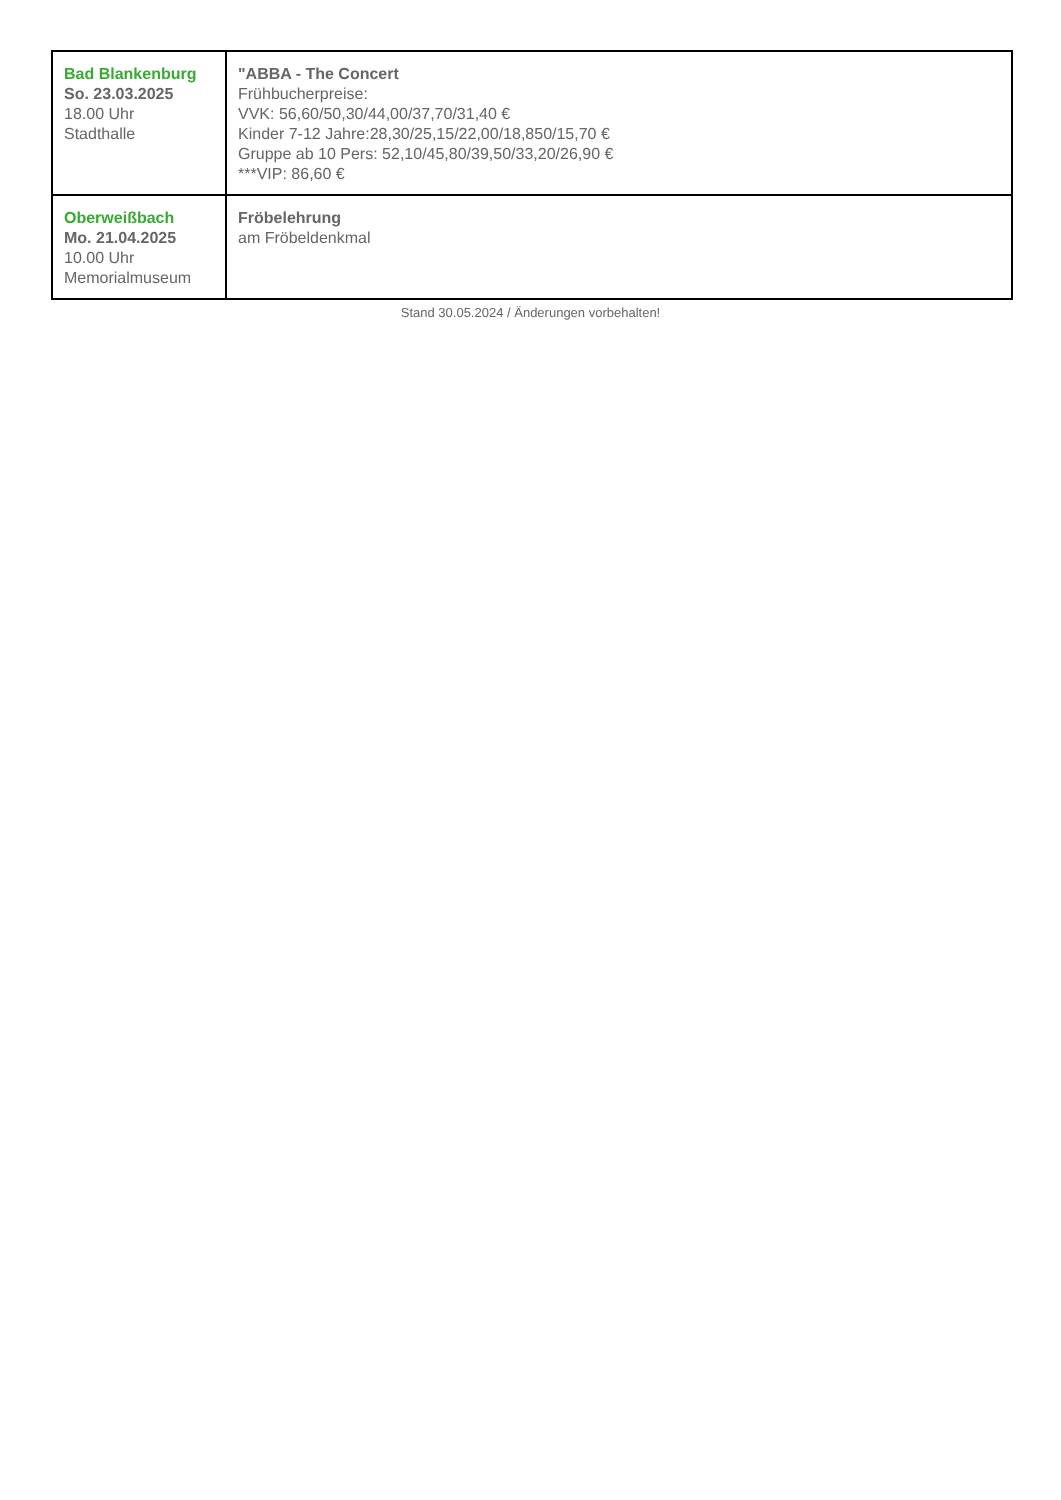| Bad Blankenburg So. 23.03.2025 18.00 Uhr Stadthalle | "ABBA - The Concert Frühbucherpreise: VVK: 56,60/50,30/44,00/37,70/31,40 € Kinder 7-12 Jahre:28,30/25,15/22,00/18,850/15,70 € Gruppe ab 10 Pers: 52,10/45,80/39,50/33,20/26,90 € ***VIP: 86,60 € |
| Oberweißbach Mo. 21.04.2025 10.00 Uhr Memorialmuseum | Fröbelehrung am Fröbeldenkmal |
Stand 30.05.2024 / Änderungen vorbehalten!